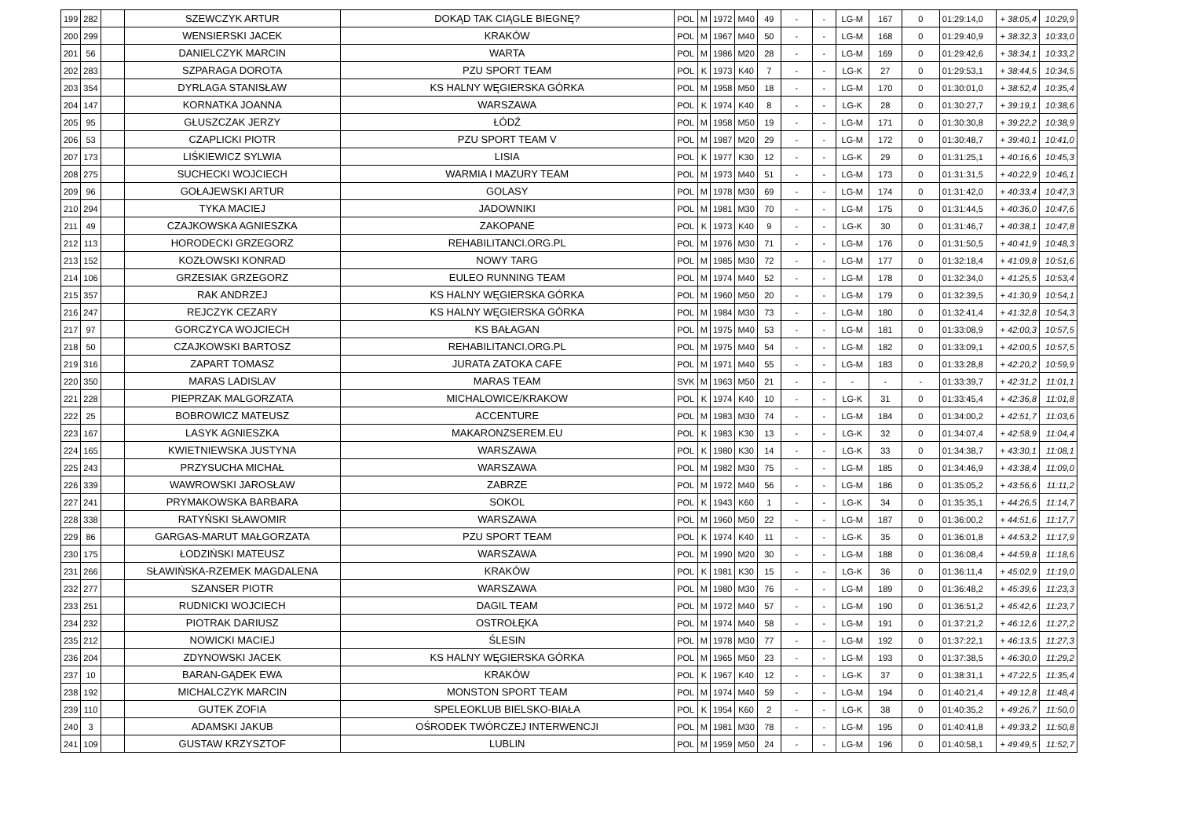| 199 | 282 | | SZEWCZYK ARTUR | DOKĄD TAK CIĄGLE BIEGNĘ? | POL | M | 1972 | M40 | 49 | - | - | LG-M | 167 | 0 | 01:29:14,0 | + 38:05,4 | 10:29,9 |
| 200 | 299 | | WENSIERSKI JACEK | KRAKÓW | POL | M | 1967 | M40 | 50 | - | - | LG-M | 168 | 0 | 01:29:40,9 | + 38:32,3 | 10:33,0 |
| 201 | 56 | | DANIELCZYK MARCIN | WARTA | POL | M | 1986 | M20 | 28 | - | - | LG-M | 169 | 0 | 01:29:42,6 | + 38:34,1 | 10:33,2 |
| 202 | 283 | | SZPARAGA DOROTA | PZU SPORT TEAM | POL | K | 1973 | K40 | 7 | - | - | LG-K | 27 | 0 | 01:29:53,1 | + 38:44,5 | 10:34,5 |
| 203 | 354 | | DYRLAGA STANISŁAW | KS HALNY WĘGIERSKA GÓRKA | POL | M | 1958 | M50 | 18 | - | - | LG-M | 170 | 0 | 01:30:01,0 | + 38:52,4 | 10:35,4 |
| 204 | 147 | | KORNATKA JOANNA | WARSZAWA | POL | K | 1974 | K40 | 8 | - | - | LG-K | 28 | 0 | 01:30:27,7 | + 39:19,1 | 10:38,6 |
| 205 | 95 | | GŁUSZCZAK JERZY | ŁÓDŹ | POL | M | 1958 | M50 | 19 | - | - | LG-M | 171 | 0 | 01:30:30,8 | + 39:22,2 | 10:38,9 |
| 206 | 53 | | CZAPLICKI PIOTR | PZU SPORT TEAM V | POL | M | 1987 | M20 | 29 | - | - | LG-M | 172 | 0 | 01:30:48,7 | + 39:40,1 | 10:41,0 |
| 207 | 173 | | LIŚKIEWICZ SYLWIA | LISIA | POL | K | 1977 | K30 | 12 | - | - | LG-K | 29 | 0 | 01:31:25,1 | + 40:16,6 | 10:45,3 |
| 208 | 275 | | SUCHECKI WOJCIECH | WARMIA I MAZURY TEAM | POL | M | 1973 | M40 | 51 | - | - | LG-M | 173 | 0 | 01:31:31,5 | + 40:22,9 | 10:46,1 |
| 209 | 96 | | GOŁAJEWSKI ARTUR | GOLASY | POL | M | 1978 | M30 | 69 | - | - | LG-M | 174 | 0 | 01:31:42,0 | + 40:33,4 | 10:47,3 |
| 210 | 294 | | TYKA MACIEJ | JADOWNIKI | POL | M | 1981 | M30 | 70 | - | - | LG-M | 175 | 0 | 01:31:44,5 | + 40:36,0 | 10:47,6 |
| 211 | 49 | | CZAJKOWSKA AGNIESZKA | ZAKOPANE | POL | K | 1973 | K40 | 9 | - | - | LG-K | 30 | 0 | 01:31:46,7 | + 40:38,1 | 10:47,8 |
| 212 | 113 | | HORODECKI GRZEGORZ | REHABILITANCI.ORG.PL | POL | M | 1976 | M30 | 71 | - | - | LG-M | 176 | 0 | 01:31:50,5 | + 40:41,9 | 10:48,3 |
| 213 | 152 | | KOZŁOWSKI KONRAD | NOWY TARG | POL | M | 1985 | M30 | 72 | - | - | LG-M | 177 | 0 | 01:32:18,4 | + 41:09,8 | 10:51,6 |
| 214 | 106 | | GRZESIAK GRZEGORZ | EULEO RUNNING TEAM | POL | M | 1974 | M40 | 52 | - | - | LG-M | 178 | 0 | 01:32:34,0 | + 41:25,5 | 10:53,4 |
| 215 | 357 | | RAK ANDRZEJ | KS HALNY WĘGIERSKA GÓRKA | POL | M | 1960 | M50 | 20 | - | - | LG-M | 179 | 0 | 01:32:39,5 | + 41:30,9 | 10:54,1 |
| 216 | 247 | | REJCZYK CEZARY | KS HALNY WĘGIERSKA GÓRKA | POL | M | 1984 | M30 | 73 | - | - | LG-M | 180 | 0 | 01:32:41,4 | + 41:32,8 | 10:54,3 |
| 217 | 97 | | GORCZYCA WOJCIECH | KS BAŁAGAN | POL | M | 1975 | M40 | 53 | - | - | LG-M | 181 | 0 | 01:33:08,9 | + 42:00,3 | 10:57,5 |
| 218 | 50 | | CZAJKOWSKI BARTOSZ | REHABILITANCI.ORG.PL | POL | M | 1975 | M40 | 54 | - | - | LG-M | 182 | 0 | 01:33:09,1 | + 42:00,5 | 10:57,5 |
| 219 | 316 | | ZAPART TOMASZ | JURATA ZATOKA CAFE | POL | M | 1971 | M40 | 55 | - | - | LG-M | 183 | 0 | 01:33:28,8 | + 42:20,2 | 10:59,9 |
| 220 | 350 | | MARAS LADISLAV | MARAS TEAM | SVK | M | 1963 | M50 | 21 | - | - | - | - | - | 01:33:39,7 | + 42:31,2 | 11:01,1 |
| 221 | 228 | | PIEPRZAK MALGORZATA | MICHALOWICE/KRAKOW | POL | K | 1974 | K40 | 10 | - | - | LG-K | 31 | 0 | 01:33:45,4 | + 42:36,8 | 11:01,8 |
| 222 | 25 | | BOBROWICZ MATEUSZ | ACCENTURE | POL | M | 1983 | M30 | 74 | - | - | LG-M | 184 | 0 | 01:34:00,2 | + 42:51,7 | 11:03,6 |
| 223 | 167 | | LASYK AGNIESZKA | MAKARONZSEREM.EU | POL | K | 1983 | K30 | 13 | - | - | LG-K | 32 | 0 | 01:34:07,4 | + 42:58,9 | 11:04,4 |
| 224 | 165 | | KWIETNIEWSKA JUSTYNA | WARSZAWA | POL | K | 1980 | K30 | 14 | - | - | LG-K | 33 | 0 | 01:34:38,7 | + 43:30,1 | 11:08,1 |
| 225 | 243 | | PRZYSUCHA MICHAŁ | WARSZAWA | POL | M | 1982 | M30 | 75 | - | - | LG-M | 185 | 0 | 01:34:46,9 | + 43:38,4 | 11:09,0 |
| 226 | 339 | | WAWROWSKI JAROSŁAW | ZABRZE | POL | M | 1972 | M40 | 56 | - | - | LG-M | 186 | 0 | 01:35:05,2 | + 43:56,6 | 11:11,2 |
| 227 | 241 | | PRYMAKOWSKA BARBARA | SOKOL | POL | K | 1943 | K60 | 1 | - | - | LG-K | 34 | 0 | 01:35:35,1 | + 44:26,5 | 11:14,7 |
| 228 | 338 | | RATYŃSKI SŁAWOMIR | WARSZAWA | POL | M | 1960 | M50 | 22 | - | - | LG-M | 187 | 0 | 01:36:00,2 | + 44:51,6 | 11:17,7 |
| 229 | 86 | | GARGAS-MARUT MAŁGORZATA | PZU SPORT TEAM | POL | K | 1974 | K40 | 11 | - | - | LG-K | 35 | 0 | 01:36:01,8 | + 44:53,2 | 11:17,9 |
| 230 | 175 | | ŁODZIŃSKI MATEUSZ | WARSZAWA | POL | M | 1990 | M20 | 30 | - | - | LG-M | 188 | 0 | 01:36:08,4 | + 44:59,8 | 11:18,6 |
| 231 | 266 | | SŁAWIŃSKA-RZEMEK MAGDALENA | KRAKÓW | POL | K | 1981 | K30 | 15 | - | - | LG-K | 36 | 0 | 01:36:11,4 | + 45:02,9 | 11:19,0 |
| 232 | 277 | | SZANSER PIOTR | WARSZAWA | POL | M | 1980 | M30 | 76 | - | - | LG-M | 189 | 0 | 01:36:48,2 | + 45:39,6 | 11:23,3 |
| 233 | 251 | | RUDNICKI WOJCIECH | DAGIL TEAM | POL | M | 1972 | M40 | 57 | - | - | LG-M | 190 | 0 | 01:36:51,2 | + 45:42,6 | 11:23,7 |
| 234 | 232 | | PIOTRAK DARIUSZ | OSTROŁĘKA | POL | M | 1974 | M40 | 58 | - | - | LG-M | 191 | 0 | 01:37:21,2 | + 46:12,6 | 11:27,2 |
| 235 | 212 | | NOWICKI MACIEJ | ŚLESIN | POL | M | 1978 | M30 | 77 | - | - | LG-M | 192 | 0 | 01:37:22,1 | + 46:13,5 | 11:27,3 |
| 236 | 204 | | ZDYNOWSKI JACEK | KS HALNY WĘGIERSKA GÓRKA | POL | M | 1965 | M50 | 23 | - | - | LG-M | 193 | 0 | 01:37:38,5 | + 46:30,0 | 11:29,2 |
| 237 | 10 | | BARAN-GĄDEK EWA | KRAKÓW | POL | K | 1967 | K40 | 12 | - | - | LG-K | 37 | 0 | 01:38:31,1 | + 47:22,5 | 11:35,4 |
| 238 | 192 | | MICHALCZYK MARCIN | MONSTON SPORT TEAM | POL | M | 1974 | M40 | 59 | - | - | LG-M | 194 | 0 | 01:40:21,4 | + 49:12,8 | 11:48,4 |
| 239 | 110 | | GUTEK ZOFIA | SPELEOKLUB BIELSKO-BIAŁA | POL | K | 1954 | K60 | 2 | - | - | LG-K | 38 | 0 | 01:40:35,2 | + 49:26,7 | 11:50,0 |
| 240 | 3 | | ADAMSKI JAKUB | OŚRODEK TWÓRCZEJ INTERWENCJI | POL | M | 1981 | M30 | 78 | - | - | LG-M | 195 | 0 | 01:40:41,8 | + 49:33,2 | 11:50,8 |
| 241 | 109 | | GUSTAW KRZYSZTOF | LUBLIN | POL | M | 1959 | M50 | 24 | - | - | LG-M | 196 | 0 | 01:40:58,1 | + 49:49,5 | 11:52,7 |